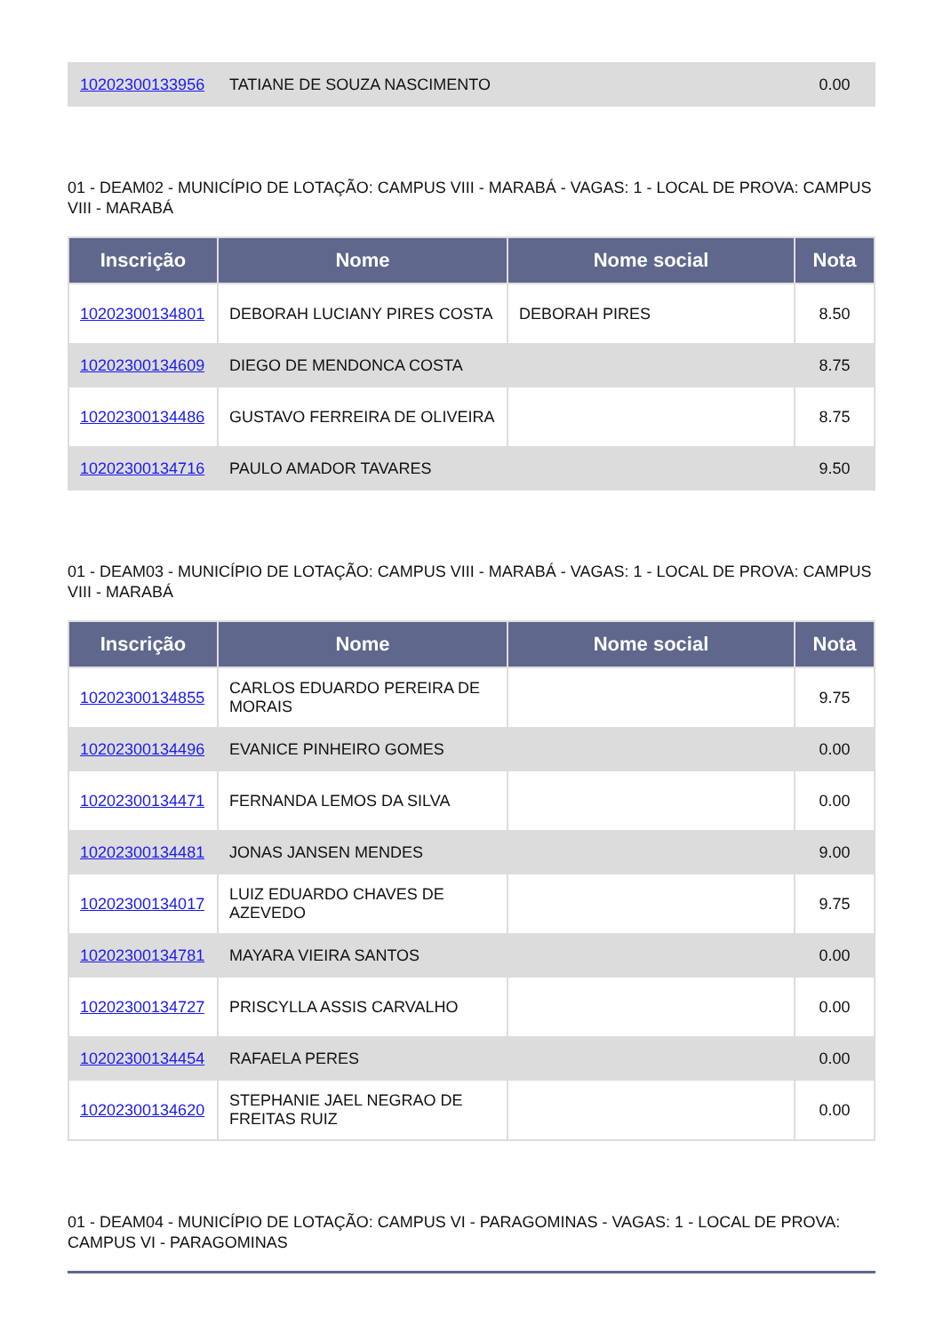| 10202300133956 | TATIANE DE SOUZA NASCIMENTO | 0.00 |
01 - DEAM02 - MUNICÍPIO DE LOTAÇÃO: CAMPUS VIII - MARABÁ - VAGAS: 1 - LOCAL DE PROVA: CAMPUS VIII - MARABÁ
| Inscrição | Nome | Nome social | Nota |
| --- | --- | --- | --- |
| 10202300134801 | DEBORAH LUCIANY PIRES COSTA | DEBORAH PIRES | 8.50 |
| 10202300134609 | DIEGO DE MENDONCA COSTA | | 8.75 |
| 10202300134486 | GUSTAVO FERREIRA DE OLIVEIRA | | 8.75 |
| 10202300134716 | PAULO AMADOR TAVARES | | 9.50 |
01 - DEAM03 - MUNICÍPIO DE LOTAÇÃO: CAMPUS VIII - MARABÁ - VAGAS: 1 - LOCAL DE PROVA: CAMPUS VIII - MARABÁ
| Inscrição | Nome | Nome social | Nota |
| --- | --- | --- | --- |
| 10202300134855 | CARLOS EDUARDO PEREIRA DE MORAIS | | 9.75 |
| 10202300134496 | EVANICE PINHEIRO GOMES | | 0.00 |
| 10202300134471 | FERNANDA LEMOS DA SILVA | | 0.00 |
| 10202300134481 | JONAS JANSEN MENDES | | 9.00 |
| 10202300134017 | LUIZ EDUARDO CHAVES DE AZEVEDO | | 9.75 |
| 10202300134781 | MAYARA VIEIRA SANTOS | | 0.00 |
| 10202300134727 | PRISCYLLA ASSIS CARVALHO | | 0.00 |
| 10202300134454 | RAFAELA PERES | | 0.00 |
| 10202300134620 | STEPHANIE JAEL NEGRAO DE FREITAS RUIZ | | 0.00 |
01 - DEAM04 - MUNICÍPIO DE LOTAÇÃO: CAMPUS VI - PARAGOMINAS - VAGAS: 1 - LOCAL DE PROVA: CAMPUS VI - PARAGOMINAS